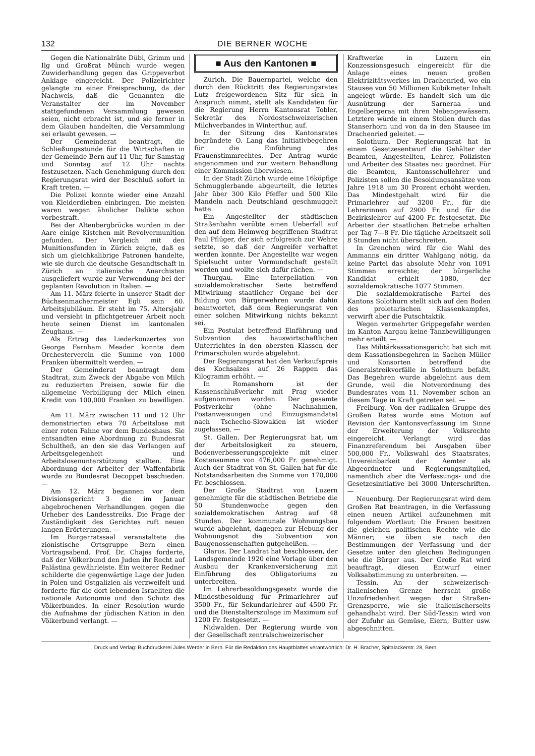132 DIE BERNER WOCHE
Gegen die Nationalräte Dübi, Grimm und Ilg und Großrat Münch wurde wegen Zuwiderhandlung gegen das Grippeverbot Anklage eingereicht. Der Polizeirichter gelangte zu einer Freisprechung, da der Nachweis, daß die Genannten die Veranstalter der im November stattgefundenen Versammlung gewesen seien, nicht erbracht ist, und sie ferner in dem Glauben handelten, die Versammlung sei erlaubt gewesen. —
Der Gemeinderat beantragt, die Schließungsstunde für die Wirtschaften in der Gemeinde Bern auf 11 Uhr, für Samstag und Sonntag auf 12 Uhr nachts festzusetzen. Nach Genehmigung durch den Regierungsrat wird der Beschluß sofort in Kraft treten. —
Die Polizei konnte wieder eine Anzahl von Kleiderdieben einbringen. Die meisten waren wegen ähnlicher Delikte schon vorbestraft. —
Bei der Altenbergbrücke wurden in der Aare einige Kistchen mit Revolvermunition gefunden. Der Vergleich mit den Munitionsfunden in Zürich zeigte, daß es sich um gleichkalibrige Patronen handelte, wie sie durch die deutsche Gesandtschaft in Zürich an italienische Anarchisten ausgeliefert wurde zur Verwendung bei der geplanten Revolution in Italien. —
Am 11. März feierte in unserer Stadt der Büchsenmachermeister Egli sein 60. Arbeitsjubiläum. Er steht im 75. Altersjahr und versieht in pflichtgetreuer Arbeit noch heute seinen Dienst im kantonalen Zeughaus. —
Als Ertrag des Liederkonzertes von George Farnham Meader konnte dem Orchesterverein die Summe von 1000 Franken übermittelt werden. —
Der Gemeinderat beantragt dem Stadtrat, zum Zweck der Abgabe von Milch zu reduzierten Preisen, sowie für die allgemeine Verbilligung der Milch einen Kredit von 100,000 Franken zu bewilligen. —
Am 11. März zwischen 11 und 12 Uhr demonstrierten etwa 70 Arbeitslose mit einer roten Fahne vor dem Bundeshaus. Sie entsandten eine Abordnung zu Bundesrat Schultheß, an den sie das Verlangen auf Arbeitsgelegenheit und Arbeitslosenunterstützung stellten. Eine Abordnung der Arbeiter der Waffenfabrik wurde zu Bundesrat Decoppet beschieden. —
Am 12. März begannen vor dem Divisionsgericht 3 die im Januar abgebrochenen Verhandlungen gegen die Urheber des Landesstreiks. Die Frage der Zuständigkeit des Gerichtes ruft neuen langen Erörterungen. —
Im Burgerratssaal veranstaltete die zionistische Ortsgruppe Bern einen Vortragsabend. Prof. Dr. Chajes forderte, daß der Völkerbund den Juden ihr Recht auf Palästina gewährleiste. Ein weiterer Redner schilderte die gegenwärtige Lage der Juden in Polen und Ostgalizien als verzweifelt und forderte für die dort lebenden Israeliten die nationale Autonomie und den Schutz des Völkerbundes. In einer Resolution wurde die Aufnahme der jüdischen Nation in den Völkerbund verlangt. —
■ Aus den Kantonen ■
Zürich. Die Bauernpartei, welche den durch den Rücktritt des Regierungsrates Lutz freigewordenen Sitz für sich in Anspruch nimmt, stellt als Kandidaten für die Regierung Herrn Kantonsrat Tobler, Sekretär des Nordostschweizerischen Milchverbandes in Winterthur, auf.
In der Sitzung des Kantonsrates begründete O. Lang das Initiativbegehren für die Einführung des Frauenstimmrechtes. Der Antrag wurde angenommen und zur weitern Behandlung einer Kommission überwiesen.
In der Stadt Zürich wurde eine 16köpfige Schmugglerbande abgeurteilt, die letztes Jahr über 300 Kilo Pfeffer und 500 Kilo Mandeln nach Deutschland geschmuggelt hatte.
Ein Angestellter der städtischen Straßenbahn verübte einen Ueberfall auf den auf dem Heimweg begriffenen Stadtrat Paul Pflüger, der sich erfolgreich zur Wehre setzte, so daß der Angreifer verhaftet werden konnte. Der Angestellte war wegen Spielsucht unter Vormundschaft gestellt worden und wollte sich dafür rächen. —
Thurgau. Eine Interpellation von sozialdemokratischer Seite betreffend Mitwirkung staatlicher Organe bei der Bildung von Bürgerwehren wurde dahin beantwortet, daß dem Regierungsrat von einer solchen Mitwirkung nichts bekannt sei.
Ein Postulat betreffend Einführung und Subvention des hauswirtschaftlichen Unterrichtes in den obersten Klassen der Primarschulen wurde abgelehnt.
Der Regierungsrat hat den Verkaufspreis des Kochsalzes auf 26 Rappen das Kilogramm erhöht. —
In Romanshorn ist der Kassenschlußverkehr mit Prag wieder aufgenommen worden. Der gesamte Postverkehr (ohne Nachnahmen, Postanweisungen und Einzugsmandate) nach Tschecho-Slowakien ist wieder zugelassen. —
St. Gallen. Der Regierungsrat hat, um der Arbeitslosigkeit zu steuern, Bodenverbesserungsprojekte mit einer Kostensumme von 476,000 Fr. genehmigt. Auch der Stadtrat von St. Gallen hat für die Notstandsarbeiten die Summe von 170,000 Fr. beschlossen.
Der Große Stadtrat von Luzern genehmigte für die städtischen Betriebe die 50 Stundenwoche gegen den sozialdemokratischen Antrag auf 48 Stunden. Der kommunale Wohnungsbau wurde abgelehnt, dagegen zur Hebung der Wohnungsnot die Subvention von Baugenossenschaften gutgeheißen. —
Glarus. Der Landrat hat beschlossen, der Landsgemeinde 1920 eine Vorlage über den Ausbau der Krankenversicherung mit Einführung des Obligatoriums zu unterbreiten.
Im Lehrerbesoldungsgesetz wurde die Mindestbesoldung für Primarlehrer auf 3500 Fr., für Sekundarlehrer auf 4500 Fr. und die Dienstalterszulage im Maximum auf 1200 Fr. festgesetzt. —
Nidwalden. Der Regierung wurde von der Gesellschaft zentralschweizerischer
Kraftwerke in Luzern ein Konzessionsgesuch eingereicht für die Anlage eines neuen großen Elektrizitätswerkes im Drachenried, wo ein Stausee von 50 Millionen Kubikmeter Inhalt angelegt würde. Es handelt sich um die Ausnützung der Sarneraa und Engelbergeraa mit ihren Nebengewässern. Letztere würde in einem Stollen durch das Stanserhorn und von da in den Stausee im Drachenried geleitet. —
Solothurn. Der Regierungsrat hat in einem Gesetzesentwurf die Gehälter der Beamten, Angestellten, Lehrer, Polizisten und Arbeiter des Staates neu geordnet. Für die Beamten, Kantonsschullehrer und Polizisten sollen die Besoldungsansätze vom Jahre 1918 um 30 Prozent erhöht werden. Das Mindestgehalt wird für die Primarlehrer auf 3200 Fr., für die Lehrerinnen auf 2900 Fr. und für die Bezirkslehrer auf 4200 Fr. festgesetzt. Die Arbeiter der staatlichen Betriebe erhalten per Tag 7—8 Fr. Die tägliche Arbeitszeit soll 8 Stunden nicht überschreiten.
In Grenchen wird für die Wahl des Ammanns ein dritter Wahlgang nötig, da keine Partei das absolute Mehr von 1091 Stimmen erreichte; der bürgerliche Kandidat erhielt 1080, der sozialdemokratische 1077 Stimmen.
Die sozialdemokratische Partei des Kantons Solothurn stellt sich auf den Boden des proletarischen Klassenkampfes, verwirft aber die Putschtaktik.
Wegen vermehrter Grippegefahr werden im Kanton Aargau keine Tanzbewilligungen mehr erteilt. —
Das Militärkassationsgericht hat sich mit dem Kassationsbegehren in Sachen Müller und Konsorten betreffend die Generalstreikvorfälle in Solothurn befaßt. Das Begehren wurde abgelehnt aus dem Grunde, weil die Notverordnung des Bundesrates vom 11. November schon an diesem Tage in Kraft getreten sei. —
Freiburg. Von der radikalen Gruppe des Großen Rates wurde eine Motion auf Revision der Kantonsverfassung im Sinne der Erweiterung der Volksrechte eingereicht. Verlangt wird das Finanzreferendum bei Ausgaben über 500,000 Fr., Volkswahl des Staatsrates, Unvereinbarkeit der Aemter als Abgeordneter und Regierungsmitglied, namentlich aber die Verfassungs- und die Gesetzesinitiative bei 3000 Unterschriften. —
Neuenburg. Der Regierungsrat wird dem Großen Rat beantragen, in die Verfassung einen neuen Artikel aufzunehmen mit folgendem Wortlaut: Die Frauen besitzen die gleichen politischen Rechte wie die Männer; sie üben sie nach den Bestimmungen der Verfassung und der Gesetze unter den gleichen Bedingungen wie die Bürger aus. Der Große Rat wird beauftragt, diesen Entwurf einer Volksabstimmung zu unterbreiten. —
Tessin. An der schweizerisch-italienischen Grenze herrscht große Unzufriedenheit wegen der Straßen-Grenzsperre, wie sie italienischerseits gehandhabt wird. Der Süd-Tessin wird von der Zufuhr an Gemüse, Eiern, Butter usw. abgeschnitten.
Druck und Verlag: Buchdruckerei Jules Werder in Bern. Für die Redaktion des Hauptblattes verantwortlich: Dr. H. Bracher, Spitalackerstr. 28, Bern.